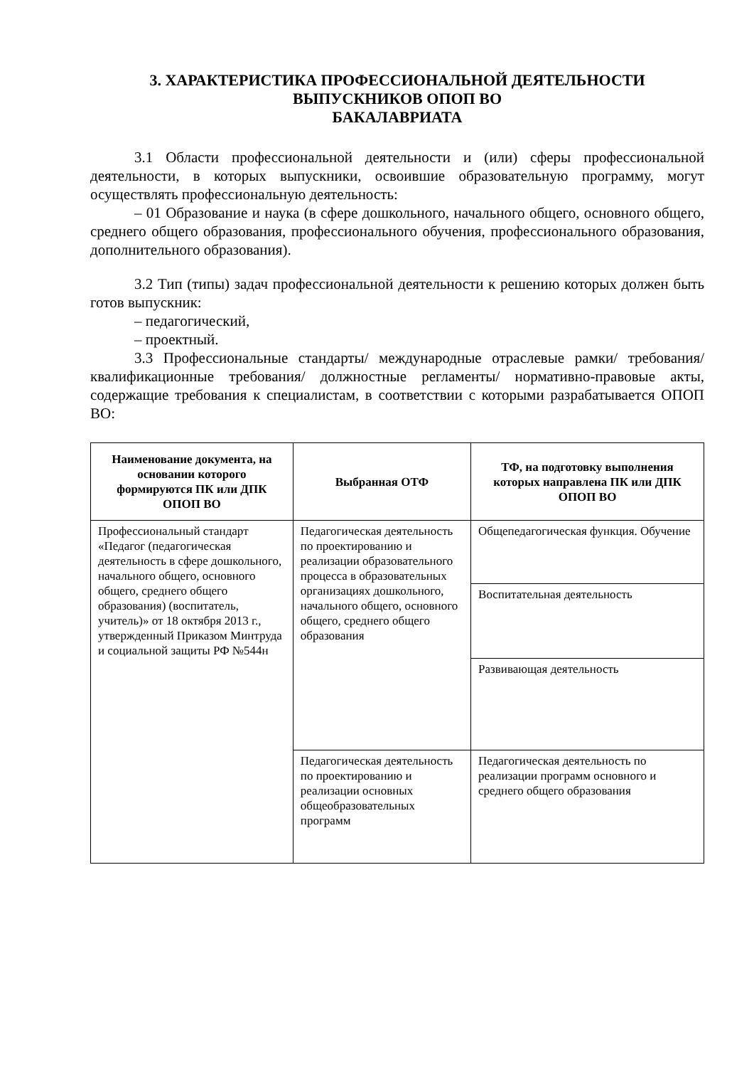3. ХАРАКТЕРИСТИКА ПРОФЕССИОНАЛЬНОЙ ДЕЯТЕЛЬНОСТИ
ВЫПУСКНИКОВ ОПОП ВО
БАКАЛАВРИАТА
3.1 Области профессиональной деятельности и (или) сферы профессиональной деятельности, в которых выпускники, освоившие образовательную программу, могут осуществлять профессиональную деятельность:
– 01 Образование и наука (в сфере дошкольного, начального общего, основного общего, среднего общего образования, профессионального обучения, профессионального образования, дополнительного образования).
3.2 Тип (типы) задач профессиональной деятельности к решению которых должен быть готов выпускник:
– педагогический,
– проектный.
3.3 Профессиональные стандарты/ международные отраслевые рамки/ требования/ квалификационные требования/ должностные регламенты/ нормативно-правовые акты, содержащие требования к специалистам, в соответствии с которыми разрабатывается ОПОП ВО:
| Наименование документа, на основании которого формируются ПК или ДПК ОПОП ВО | Выбранная ОТФ | ТФ, на подготовку выполнения которых направлена ПК или ДПК ОПОП ВО |
| --- | --- | --- |
| Профессиональный стандарт «Педагог (педагогическая деятельность в сфере дошкольного, начального общего, основного общего, среднего общего образования) (воспитатель, учитель)» от 18 октября 2013 г., утвержденный Приказом Минтруда и социальной защиты РФ №544н | Педагогическая деятельность по проектированию и реализации образовательного процесса в образовательных организациях дошкольного, начального общего, основного общего, среднего общего образования | Общепедагогическая функция. Обучение |
| | | Воспитательная деятельность |
| | | Развивающая деятельность |
| | Педагогическая деятельность по проектированию и реализации основных общеобразовательных программ | Педагогическая деятельность по реализации программ основного и среднего общего образования |